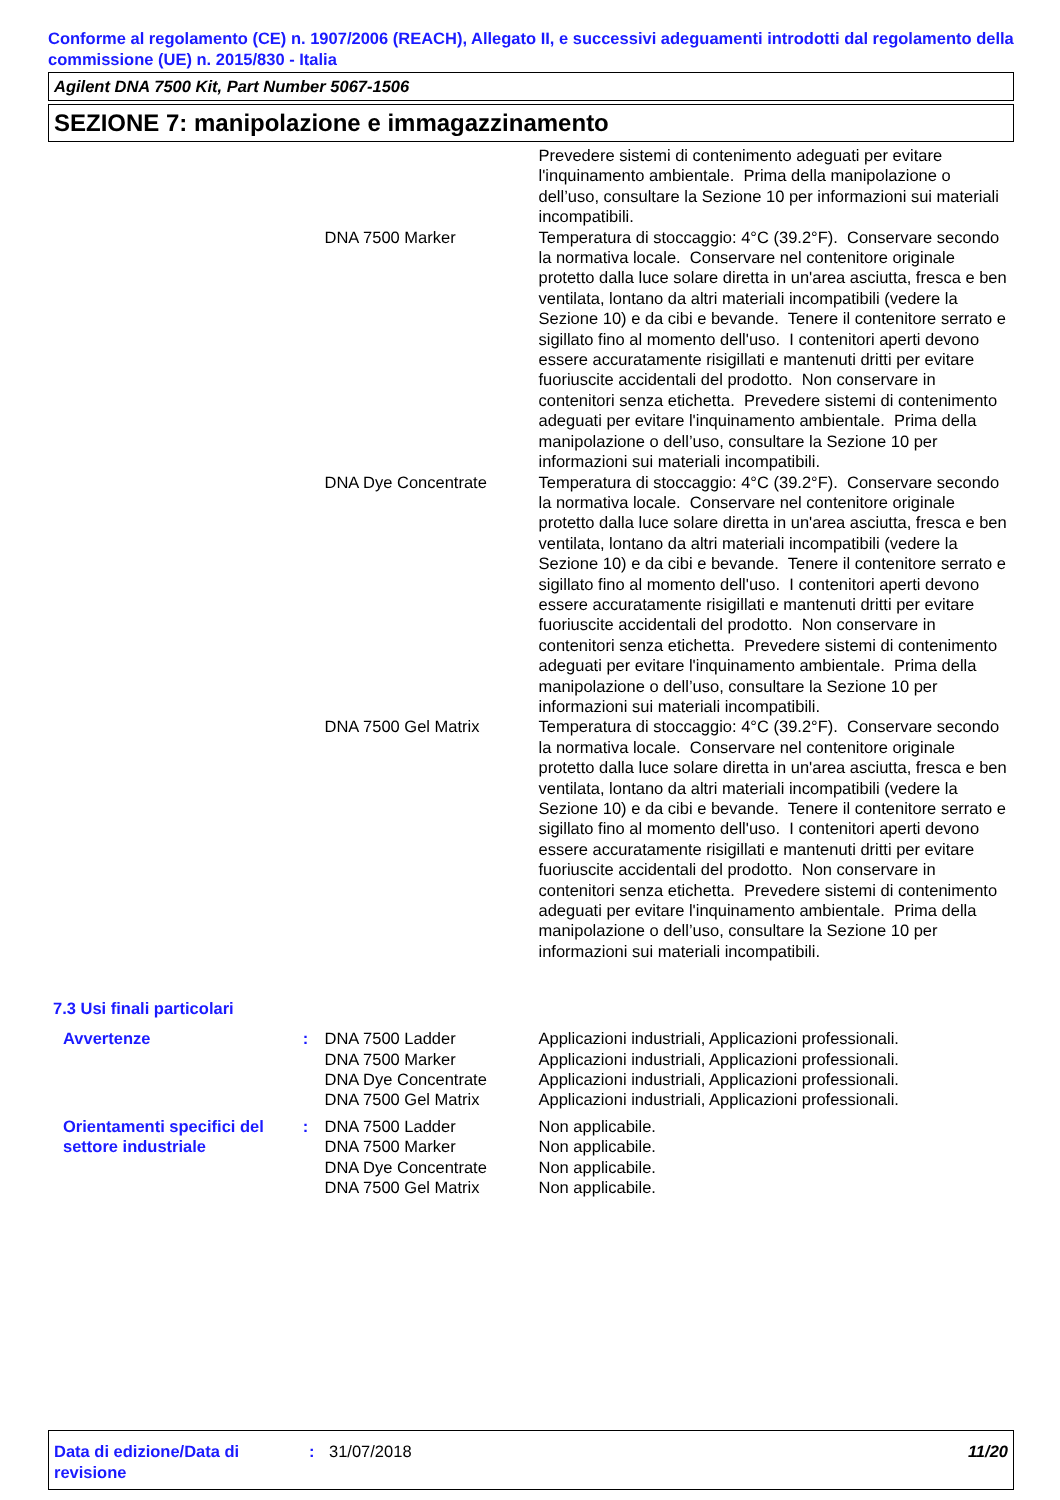Conforme al regolamento (CE) n. 1907/2006 (REACH), Allegato II, e successivi adeguamenti introdotti dal regolamento della commissione (UE) n. 2015/830 - Italia
Agilent DNA 7500 Kit, Part Number 5067-1506
SEZIONE 7: manipolazione e immagazzinamento
Prevedere sistemi di contenimento adeguati per evitare l'inquinamento ambientale. Prima della manipolazione o dell’uso, consultare la Sezione 10 per informazioni sui materiali incompatibili.
DNA 7500 Marker Temperatura di stoccaggio: 4°C (39.2°F). Conservare secondo la normativa locale. Conservare nel contenitore originale protetto dalla luce solare diretta in un'area asciutta, fresca e ben ventilata, lontano da altri materiali incompatibili (vedere la Sezione 10) e da cibi e bevande. Tenere il contenitore serrato e sigillato fino al momento dell'uso. I contenitori aperti devono essere accuratamente risigillati e mantenuti dritti per evitare fuoriuscite accidentali del prodotto. Non conservare in contenitori senza etichetta. Prevedere sistemi di contenimento adeguati per evitare l'inquinamento ambientale. Prima della manipolazione o dell’uso, consultare la Sezione 10 per informazioni sui materiali incompatibili.
DNA Dye Concentrate Temperatura di stoccaggio: 4°C (39.2°F). Conservare secondo la normativa locale. Conservare nel contenitore originale protetto dalla luce solare diretta in un'area asciutta, fresca e ben ventilata, lontano da altri materiali incompatibili (vedere la Sezione 10) e da cibi e bevande. Tenere il contenitore serrato e sigillato fino al momento dell'uso. I contenitori aperti devono essere accuratamente risigillati e mantenuti dritti per evitare fuoriuscite accidentali del prodotto. Non conservare in contenitori senza etichetta. Prevedere sistemi di contenimento adeguati per evitare l'inquinamento ambientale. Prima della manipolazione o dell’uso, consultare la Sezione 10 per informazioni sui materiali incompatibili.
DNA 7500 Gel Matrix Temperatura di stoccaggio: 4°C (39.2°F). Conservare secondo la normativa locale. Conservare nel contenitore originale protetto dalla luce solare diretta in un'area asciutta, fresca e ben ventilata, lontano da altri materiali incompatibili (vedere la Sezione 10) e da cibi e bevande. Tenere il contenitore serrato e sigillato fino al momento dell'uso. I contenitori aperti devono essere accuratamente risigillati e mantenuti dritti per evitare fuoriuscite accidentali del prodotto. Non conservare in contenitori senza etichetta. Prevedere sistemi di contenimento adeguati per evitare l'inquinamento ambientale. Prima della manipolazione o dell’uso, consultare la Sezione 10 per informazioni sui materiali incompatibili.
7.3 Usi finali particolari
Avvertenze : DNA 7500 Ladder
DNA 7500 Marker
DNA Dye Concentrate
DNA 7500 Gel Matrix
Applicazioni industriali, Applicazioni professionali.
Applicazioni industriali, Applicazioni professionali.
Applicazioni industriali, Applicazioni professionali.
Applicazioni industriali, Applicazioni professionali.
Orientamenti specifici del settore industriale
: DNA 7500 Ladder
DNA 7500 Marker
DNA Dye Concentrate
DNA 7500 Gel Matrix
Non applicabile.
Non applicabile.
Non applicabile.
Non applicabile.
Data di edizione/Data di revisione
: 31/07/2018 11/20